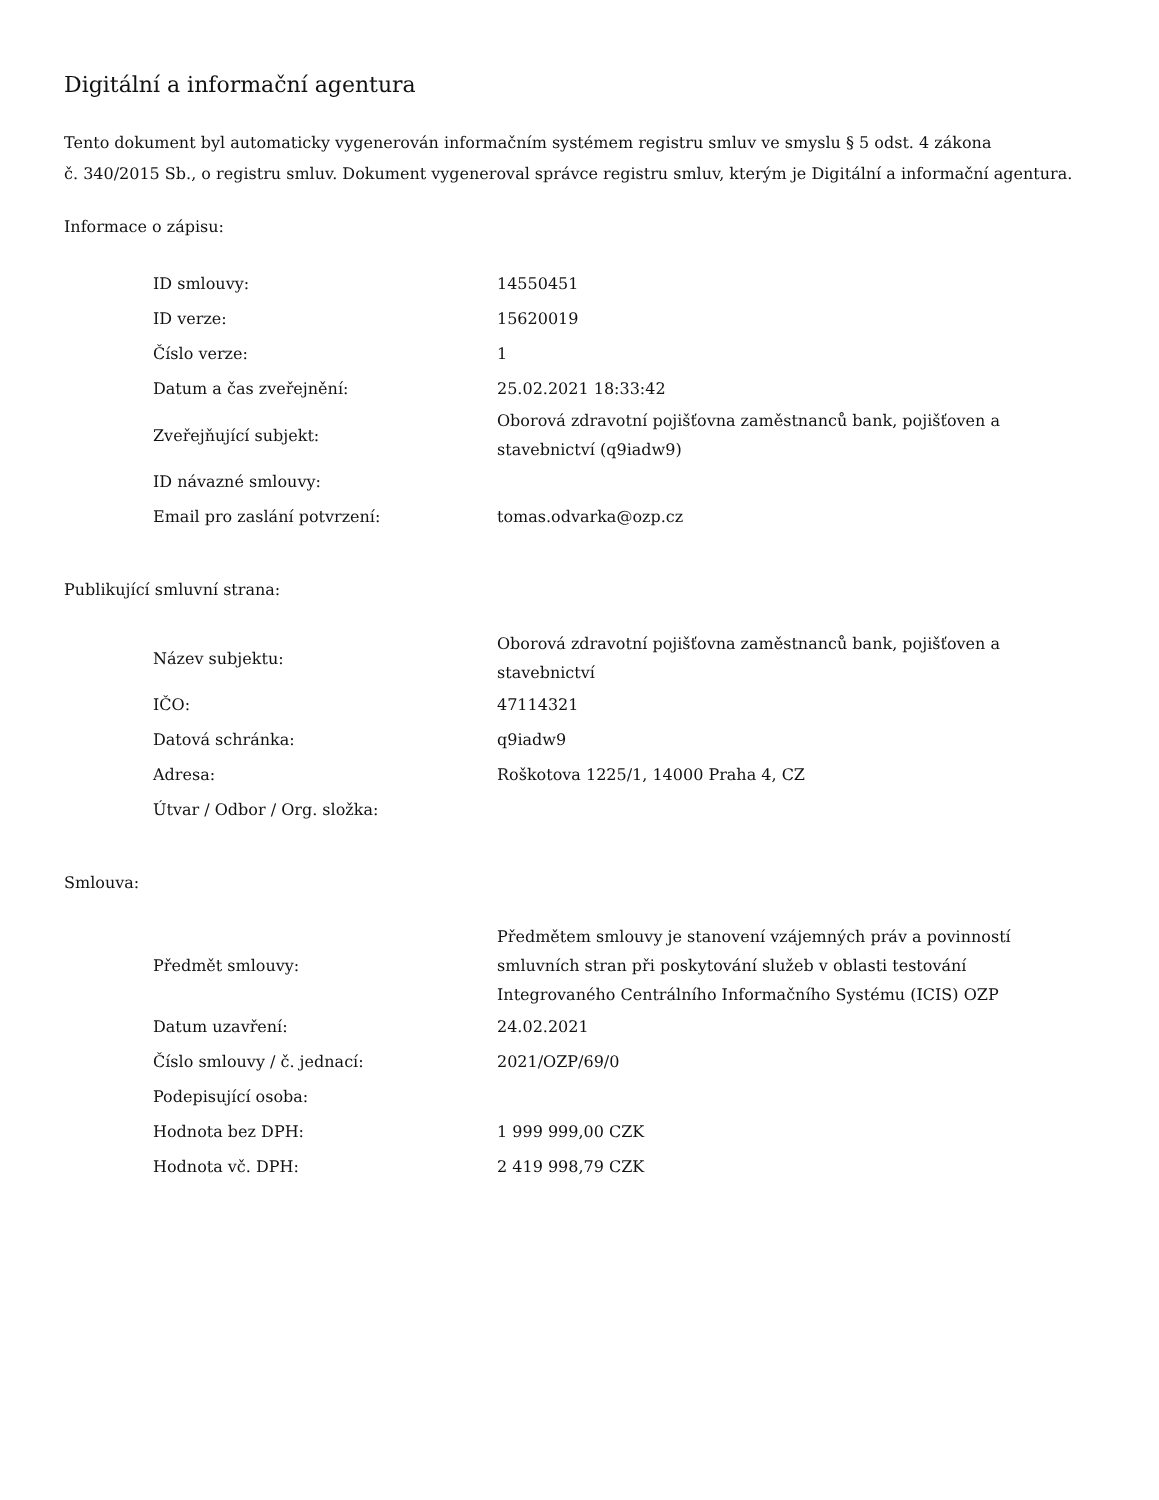Digitální a informační agentura
Tento dokument byl automaticky vygenerován informačním systémem registru smluv ve smyslu § 5 odst. 4 zákona
č. 340/2015 Sb., o registru smluv. Dokument vygeneroval správce registru smluv, kterým je Digitální a informační agentura.
Informace o zápisu:
| ID smlouvy: | 14550451 |
| ID verze: | 15620019 |
| Číslo verze: | 1 |
| Datum a čas zveřejnění: | 25.02.2021 18:33:42 |
| Zveřejňující subjekt: | Oborová zdravotní pojišťovna zaměstnanců bank, pojišťoven a stavebnictví (q9iadw9) |
| ID návazné smlouvy: | |
| Email pro zaslání potvrzení: | tomas.odvarka@ozp.cz |
Publikující smluvní strana:
| Název subjektu: | Oborová zdravotní pojišťovna zaměstnanců bank, pojišťoven a stavebnictví |
| IČO: | 47114321 |
| Datová schránka: | q9iadw9 |
| Adresa: | Roškotova 1225/1, 14000 Praha 4, CZ |
| Útvar / Odbor / Org. složka: | |
Smlouva:
| Předmět smlouvy: | Předmětem smlouvy je stanovení vzájemných práv a povinností smluvních stran při poskytování služeb v oblasti testování Integrovaného Centrálního Informačního Systému (ICIS) OZP |
| Datum uzavření: | 24.02.2021 |
| Číslo smlouvy / č. jednací: | 2021/OZP/69/0 |
| Podepisující osoba: | |
| Hodnota bez DPH: | 1 999 999,00 CZK |
| Hodnota vč. DPH: | 2 419 998,79 CZK |